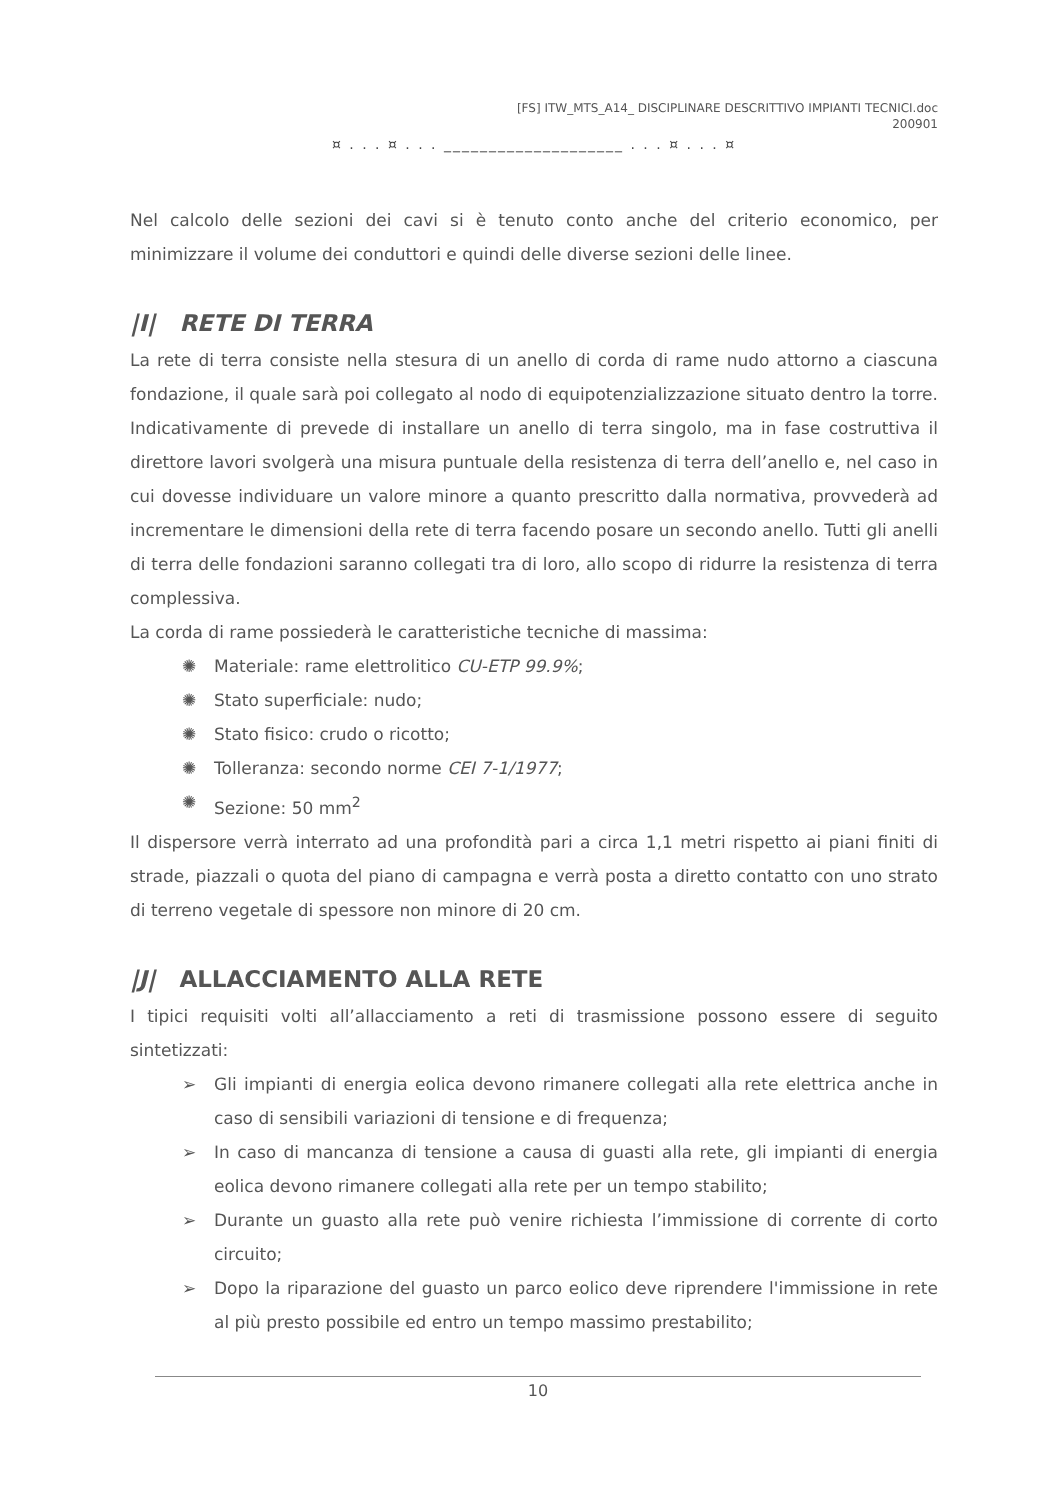[FS] ITW_MTS_A14_ DISCIPLINARE DESCRITTIVO IMPIANTI TECNICI.doc
200901
¤ . . . ¤ . . . ____________________ . . . ¤ . . . ¤
Nel calcolo delle sezioni dei cavi si è tenuto conto anche del criterio economico, per minimizzare il volume dei conduttori e quindi delle diverse sezioni delle linee.
|I| RETE DI TERRA
La rete di terra consiste nella stesura di un anello di corda di rame nudo attorno a ciascuna fondazione, il quale sarà poi collegato al nodo di equipotenzializzazione situato dentro la torre. Indicativamente di prevede di installare un anello di terra singolo, ma in fase costruttiva il direttore lavori svolgerà una misura puntuale della resistenza di terra dell’anello e, nel caso in cui dovesse individuare un valore minore a quanto prescritto dalla normativa, provvederà ad incrementare le dimensioni della rete di terra facendo posare un secondo anello. Tutti gli anelli di terra delle fondazioni saranno collegati tra di loro, allo scopo di ridurre la resistenza di terra complessiva.
La corda di rame possiederà le caratteristiche tecniche di massima:
✺ Materiale: rame elettrolitico CU-ETP 99.9%;
✺ Stato superficiale: nudo;
✺ Stato fisico: crudo o ricotto;
✺ Tolleranza: secondo norme CEI 7-1/1977;
✺ Sezione: 50 mm<sup>2</sup>
Il dispersore verrà interrato ad una profondità pari a circa 1,1 metri rispetto ai piani finiti di strade, piazzali o quota del piano di campagna e verrà posta a diretto contatto con uno strato di terreno vegetale di spessore non minore di 20 cm.
|J| ALLACCIAMENTO ALLA RETE
I tipici requisiti volti all’allacciamento a reti di trasmissione possono essere di seguito sintetizzati:
➢ Gli impianti di energia eolica devono rimanere collegati alla rete elettrica anche in caso di sensibili variazioni di tensione e di frequenza;
➢ In caso di mancanza di tensione a causa di guasti alla rete, gli impianti di energia eolica devono rimanere collegati alla rete per un tempo stabilito;
➢ Durante un guasto alla rete può venire richiesta l’immissione di corrente di corto circuito;
➢ Dopo la riparazione del guasto un parco eolico deve riprendere l'immissione in rete al più presto possibile ed entro un tempo massimo prestabilito;
10